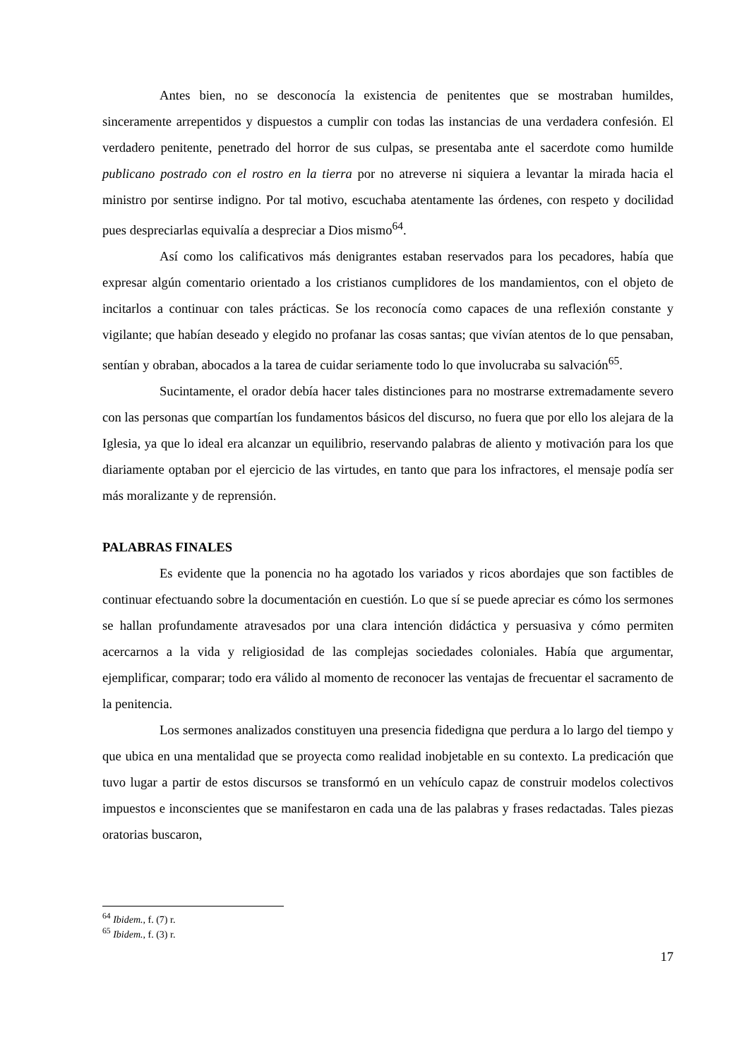Antes bien, no se desconocía la existencia de penitentes que se mostraban humildes, sinceramente arrepentidos y dispuestos a cumplir con todas las instancias de una verdadera confesión. El verdadero penitente, penetrado del horror de sus culpas, se presentaba ante el sacerdote como humilde publicano postrado con el rostro en la tierra por no atreverse ni siquiera a levantar la mirada hacia el ministro por sentirse indigno. Por tal motivo, escuchaba atentamente las órdenes, con respeto y docilidad pues despreciarlas equivalía a despreciar a Dios mismo<sup>64</sup>.
Así como los calificativos más denigrantes estaban reservados para los pecadores, había que expresar algún comentario orientado a los cristianos cumplidores de los mandamientos, con el objeto de incitarlos a continuar con tales prácticas. Se los reconocía como capaces de una reflexión constante y vigilante; que habían deseado y elegido no profanar las cosas santas; que vivían atentos de lo que pensaban, sentían y obraban, abocados a la tarea de cuidar seriamente todo lo que involucraba su salvación<sup>65</sup>.
Sucintamente, el orador debía hacer tales distinciones para no mostrarse extremadamente severo con las personas que compartían los fundamentos básicos del discurso, no fuera que por ello los alejara de la Iglesia, ya que lo ideal era alcanzar un equilibrio, reservando palabras de aliento y motivación para los que diariamente optaban por el ejercicio de las virtudes, en tanto que para los infractores, el mensaje podía ser más moralizante y de reprensión.
PALABRAS FINALES
Es evidente que la ponencia no ha agotado los variados y ricos abordajes que son factibles de continuar efectuando sobre la documentación en cuestión. Lo que sí se puede apreciar es cómo los sermones se hallan profundamente atravesados por una clara intención didáctica y persuasiva y cómo permiten acercarnos a la vida y religiosidad de las complejas sociedades coloniales. Había que argumentar, ejemplificar, comparar; todo era válido al momento de reconocer las ventajas de frecuentar el sacramento de la penitencia.
Los sermones analizados constituyen una presencia fidedigna que perdura a lo largo del tiempo y que ubica en una mentalidad que se proyecta como realidad inobjetable en su contexto. La predicación que tuvo lugar a partir de estos discursos se transformó en un vehículo capaz de construir modelos colectivos impuestos e inconscientes que se manifestaron en cada una de las palabras y frases redactadas. Tales piezas oratorias buscaron,
<sup>64</sup> Ibidem., f. (7) r.
<sup>65</sup> Ibidem., f. (3) r.
17